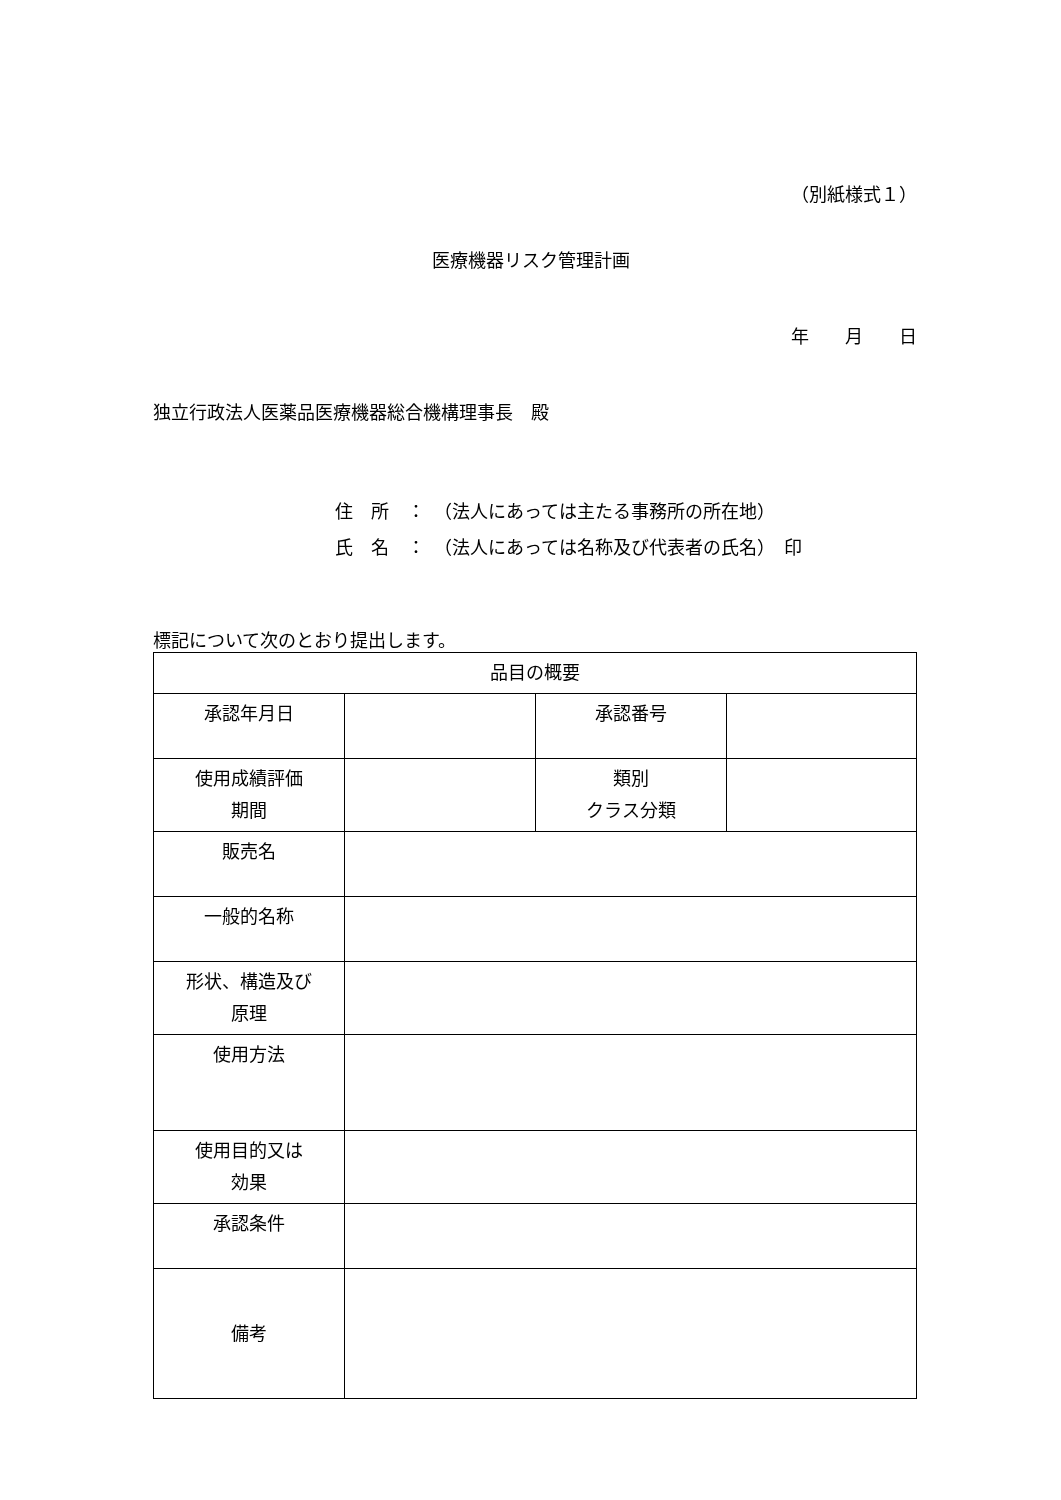（別紙様式１）
医療機器リスク管理計画
年　　月　　日
独立行政法人医薬品医療機器総合機構理事長　殿
住　所　：　（法人にあっては主たる事務所の所在地）
氏　名　：　（法人にあっては名称及び代表者の氏名）　印
標記について次のとおり提出します。
| 品目の概要 | | | |
| 承認年月日 | | 承認番号 | |
| 使用成績評価 期間 | | 類別 クラス分類 | |
| 販売名 | | | |
| 一般的名称 | | | |
| 形状、構造及び 原理 | | | |
| 使用方法 | | | |
| 使用目的又は 効果 | | | |
| 承認条件 | | | |
| 備考 | | | |